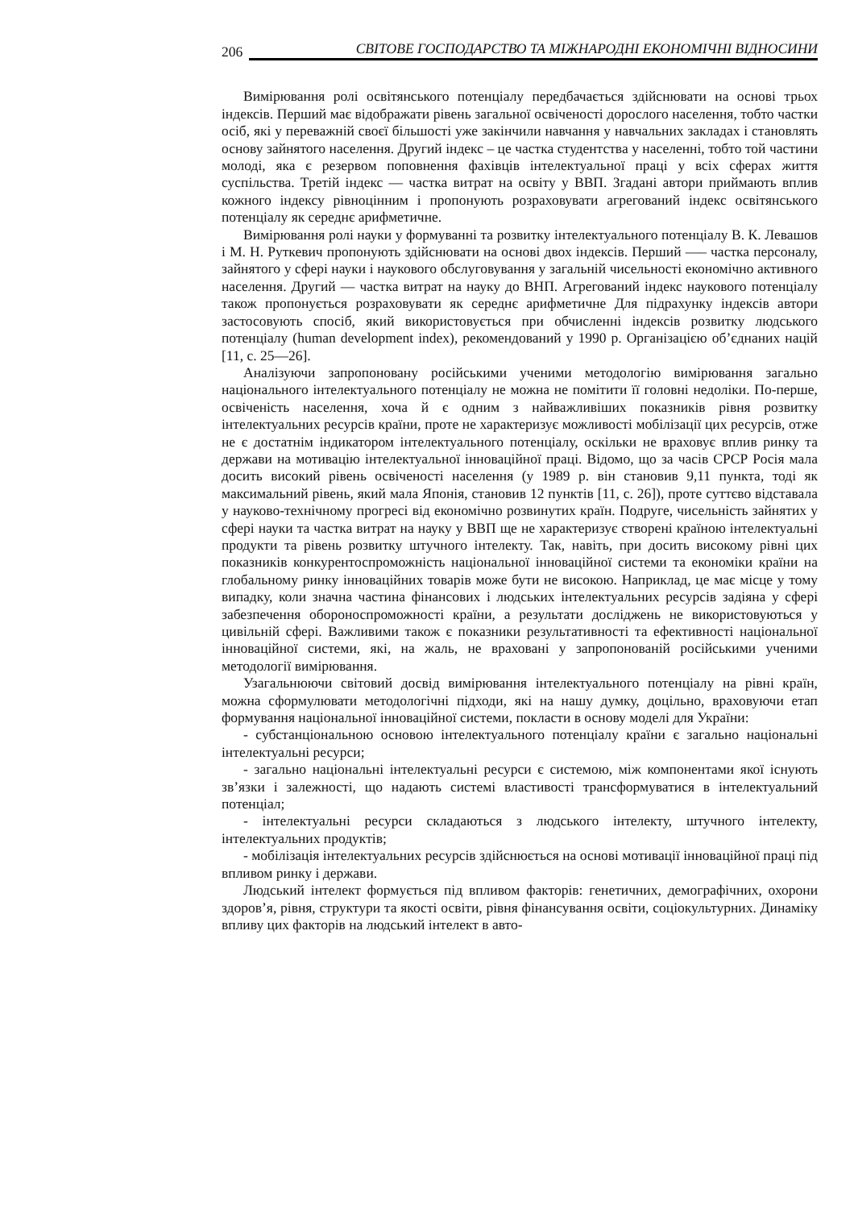206 СВІТОВЕ ГОСПОДАРСТВО ТА МІЖНАРОДНІ ЕКОНОМІЧНІ ВІДНОСИНИ
Вимірювання ролі освітянського потенціалу передбачається здійснювати на основі трьох індексів. Перший має відображати рівень загальної освіченості дорослого населення, тобто частки осіб, які у переважній своєї більшості уже закінчили навчання у навчальних закладах і становлять основу зайнятого населення. Другий індекс – це частка студентства у населенні, тобто той частини молоді, яка є резервом поповнення фахівців інтелектуальної праці у всіх сферах життя суспільства. Третій індекс — частка витрат на освіту у ВВП. Згадані автори приймають вплив кожного індексу рівноцінним і пропонують розраховувати агрегований індекс освітянського потенціалу як середнє арифметичне.
Вимірювання ролі науки у формуванні та розвитку інтелектуального потенціалу В. К. Левашов і М. Н. Руткевич пропонують здійснювати на основі двох індексів. Перший —– частка персоналу, зайнятого у сфері науки і наукового обслуговування у загальній чисельності економічно активного населення. Другий — частка витрат на науку до ВНП. Агрегований індекс наукового потенціалу також пропонується розраховувати як середнє арифметичне Для підрахунку індексів автори застосовують спосіб, який використовується при обчисленні індексів розвитку людського потенціалу (human development index), рекомендований у 1990 р. Організацією об’єднаних націй [11, с. 25—26].
Аналізуючи запропоновану російськими ученими методологію вимірювання загально національного інтелектуального потенціалу не можна не помітити її головні недоліки. По-перше, освіченість населення, хоча й є одним з найважливіших показників рівня розвитку інтелектуальних ресурсів країни, проте не характеризує можливості мобілізації цих ресурсів, отже не є достатнім індикатором інтелектуального потенціалу, оскільки не враховує вплив ринку та держави на мотивацію інтелектуальної інноваційної праці. Відомо, що за часів СРСР Росія мала досить високий рівень освіченості населення (у 1989 р. він становив 9,11 пункта, тоді як максимальний рівень, який мала Японія, становив 12 пунктів [11, с. 26]), проте суттєво відставала у науково-технічному прогресі від економічно розвинутих країн. Подруге, чисельність зайнятих у сфері науки та частка витрат на науку у ВВП ще не характеризує створені країною інтелектуальні продукти та рівень розвитку штучного інтелекту. Так, навіть, при досить високому рівні цих показників конкурентоспроможність національної інноваційної системи та економіки країни на глобальному ринку інноваційних товарів може бути не високою. Наприклад, це має місце у тому випадку, коли значна частина фінансових і людських інтелектуальних ресурсів задіяна у сфері забезпечення обороноспроможності країни, а результати досліджень не використовуються у цивільній сфері. Важливими також є показники результативності та ефективності національної інноваційної системи, які, на жаль, не враховані у запропонованій російськими ученими методології вимірювання.
Узагальнюючи світовий досвід вимірювання інтелектуального потенціалу на рівні країн, можна сформулювати методологічні підходи, які на нашу думку, доцільно, враховуючи етап формування національної інноваційної системи, покласти в основу моделі для України:
- субстанціональною основою інтелектуального потенціалу країни є загально національні інтелектуальні ресурси;
- загально національні інтелектуальні ресурси є системою, між компонентами якої існують зв’язки і залежності, що надають системі властивості трансформуватися в інтелектуальний потенціал;
- інтелектуальні ресурси складаються з людського інтелекту, штучного інтелекту, інтелектуальних продуктів;
- мобілізація інтелектуальних ресурсів здійснюється на основі мотивації інноваційної праці під впливом ринку і держави.
Людський інтелект формується під впливом факторів: генетичних, демографічних, охорони здоров’я, рівня, структури та якості освіти, рівня фінансування освіти, соціокультурних. Динаміку впливу цих факторів на людський інтелект в авто-